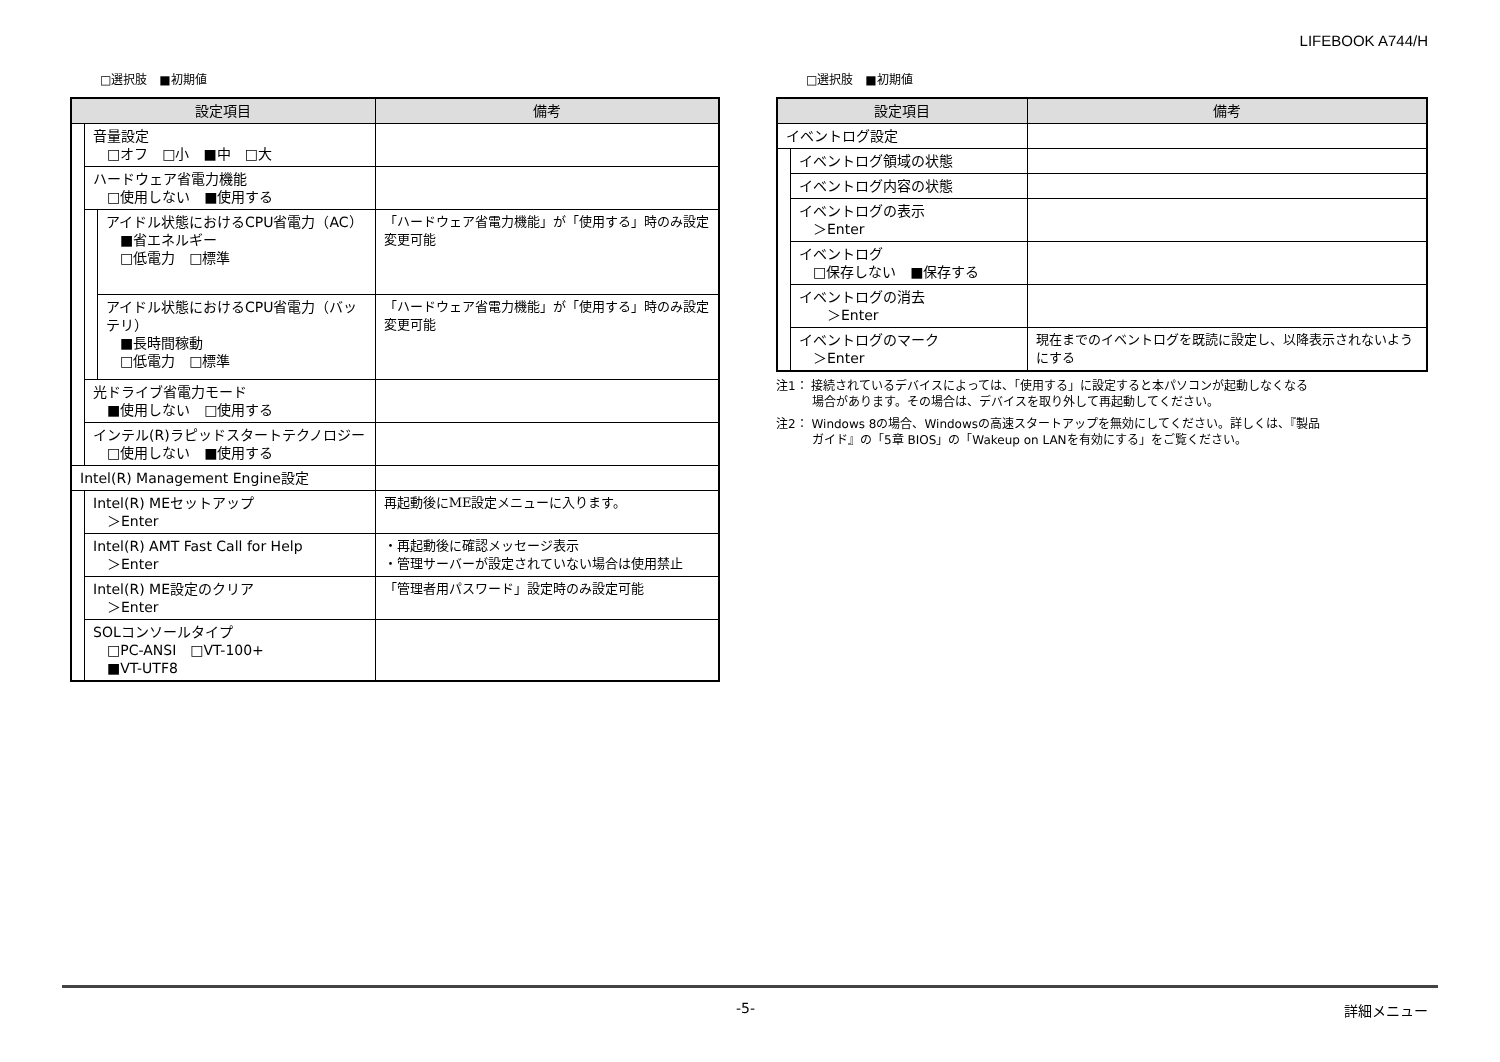LIFEBOOK A744/H
□選択肢　■初期値
| 設定項目 | | | 備考 |
| --- | --- | --- | --- |
| | 音量設定 □オフ □小 ■中 □大 | | |
| | ハードウェア省電力機能 □使用しない ■使用する | | |
| | | アイドル状態におけるCPU省電力（AC） ■省エネルギー □低電力 □標準 | 「ハードウェア省電力機能」が「使用する」時のみ設定変更可能 |
| | | アイドル状態におけるCPU省電力（バッテリ） ■長時間稼動 □低電力 □標準 | 「ハードウェア省電力機能」が「使用する」時のみ設定変更可能 |
| | 光ドライブ省電力モード ■使用しない □使用する | | |
| | インテル(R)ラピッドスタートテクノロジー □使用しない ■使用する | | |
| Intel(R) Management Engine設定 | | | |
| | Intel(R) MEセットアップ ＞Enter | | 再起動後にME設定メニューに入ります。 |
| | Intel(R) AMT Fast Call for Help ＞Enter | | ・再起動後に確認メッセージ表示 ・管理サーバーが設定されていない場合は使用禁止 |
| | Intel(R) ME設定のクリア ＞Enter | | 「管理者用パスワード」設定時のみ設定可能 |
| | SOLコンソールタイプ □PC-ANSI □VT-100+ ■VT-UTF8 | | |
□選択肢　■初期値
| 設定項目 | | 備考 |
| --- | --- | --- |
| イベントログ設定 | | |
| | イベントログ領域の状態 | |
| | イベントログ内容の状態 | |
| | イベントログの表示 ＞Enter | |
| | イベントログ □保存しない ■保存する | |
| | イベントログの消去 ＞Enter | |
| | イベントログのマーク ＞Enter | 現在までのイベントログを既読に設定し、以降表示されないようにする |
注1： 接続されているデバイスによっては、「使用する」に設定すると本パソコンが起動しなくなる
　　　場合があります。その場合は、デバイスを取り外して再起動してください。
注2： Windows 8の場合、Windowsの高速スタートアップを無効にしてください。詳しくは、『製品
　　　ガイド』の「5章 BIOS」の「Wakeup on LANを有効にする」をご覧ください。
-5- 詳細メニュー